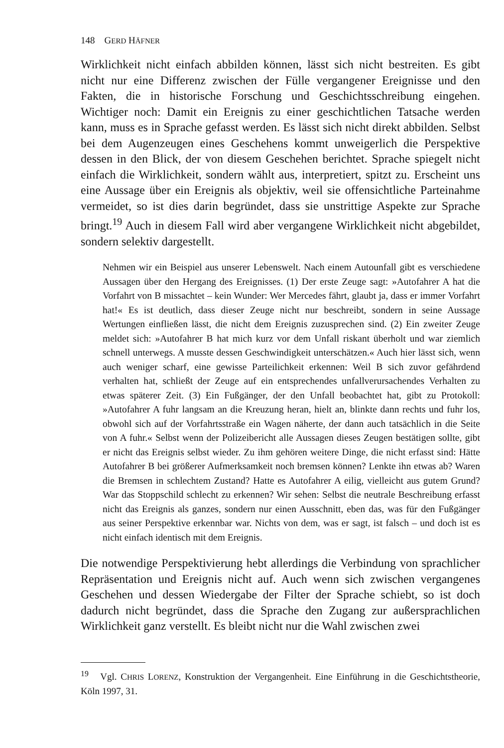148 GERD HÄFNER
Wirklichkeit nicht einfach abbilden können, lässt sich nicht bestreiten. Es gibt nicht nur eine Differenz zwischen der Fülle vergangener Ereignisse und den Fakten, die in historische Forschung und Geschichtsschreibung eingehen. Wichtiger noch: Damit ein Ereignis zu einer geschichtlichen Tatsache werden kann, muss es in Sprache gefasst werden. Es lässt sich nicht direkt abbilden. Selbst bei dem Augenzeugen eines Geschehens kommt unweigerlich die Perspektive dessen in den Blick, der von diesem Geschehen berichtet. Sprache spiegelt nicht einfach die Wirklichkeit, sondern wählt aus, interpretiert, spitzt zu. Erscheint uns eine Aussage über ein Ereignis als objektiv, weil sie offensichtliche Parteinahme vermeidet, so ist dies darin begründet, dass sie unstrittige Aspekte zur Sprache bringt.<sup>19</sup> Auch in diesem Fall wird aber vergangene Wirklichkeit nicht abgebildet, sondern selektiv dargestellt.
Nehmen wir ein Beispiel aus unserer Lebenswelt. Nach einem Autounfall gibt es verschiedene Aussagen über den Hergang des Ereignisses. (1) Der erste Zeuge sagt: »Autofahrer A hat die Vorfahrt von B missachtet – kein Wunder: Wer Mercedes fährt, glaubt ja, dass er immer Vorfahrt hat!« Es ist deutlich, dass dieser Zeuge nicht nur beschreibt, sondern in seine Aussage Wertungen einfließen lässt, die nicht dem Ereignis zuzusprechen sind. (2) Ein zweiter Zeuge meldet sich: »Autofahrer B hat mich kurz vor dem Unfall riskant überholt und war ziemlich schnell unterwegs. A musste dessen Geschwindigkeit unterschätzen.« Auch hier lässt sich, wenn auch weniger scharf, eine gewisse Parteilichkeit erkennen: Weil B sich zuvor gefährdend verhalten hat, schließt der Zeuge auf ein entsprechendes unfallverursachendes Verhalten zu etwas späterer Zeit. (3) Ein Fußgänger, der den Unfall beobachtet hat, gibt zu Protokoll: »Autofahrer A fuhr langsam an die Kreuzung heran, hielt an, blinkte dann rechts und fuhr los, obwohl sich auf der Vorfahrtsstraße ein Wagen näherte, der dann auch tatsächlich in die Seite von A fuhr.« Selbst wenn der Polizeibericht alle Aussagen dieses Zeugen bestätigen sollte, gibt er nicht das Ereignis selbst wieder. Zu ihm gehören weitere Dinge, die nicht erfasst sind: Hätte Autofahrer B bei größerer Aufmerksamkeit noch bremsen können? Lenkte ihn etwas ab? Waren die Bremsen in schlechtem Zustand? Hatte es Autofahrer A eilig, vielleicht aus gutem Grund? War das Stoppschild schlecht zu erkennen? Wir sehen: Selbst die neutrale Beschreibung erfasst nicht das Ereignis als ganzes, sondern nur einen Ausschnitt, eben das, was für den Fußgänger aus seiner Perspektive erkennbar war. Nichts von dem, was er sagt, ist falsch – und doch ist es nicht einfach identisch mit dem Ereignis.
Die notwendige Perspektivierung hebt allerdings die Verbindung von sprachlicher Repräsentation und Ereignis nicht auf. Auch wenn sich zwischen vergangenes Geschehen und dessen Wiedergabe der Filter der Sprache schiebt, so ist doch dadurch nicht begründet, dass die Sprache den Zugang zur außersprachlichen Wirklichkeit ganz verstellt. Es bleibt nicht nur die Wahl zwischen zwei
<sup>19</sup> Vgl. CHRIS LORENZ, Konstruktion der Vergangenheit. Eine Einführung in die Geschichtstheorie, Köln 1997, 31.